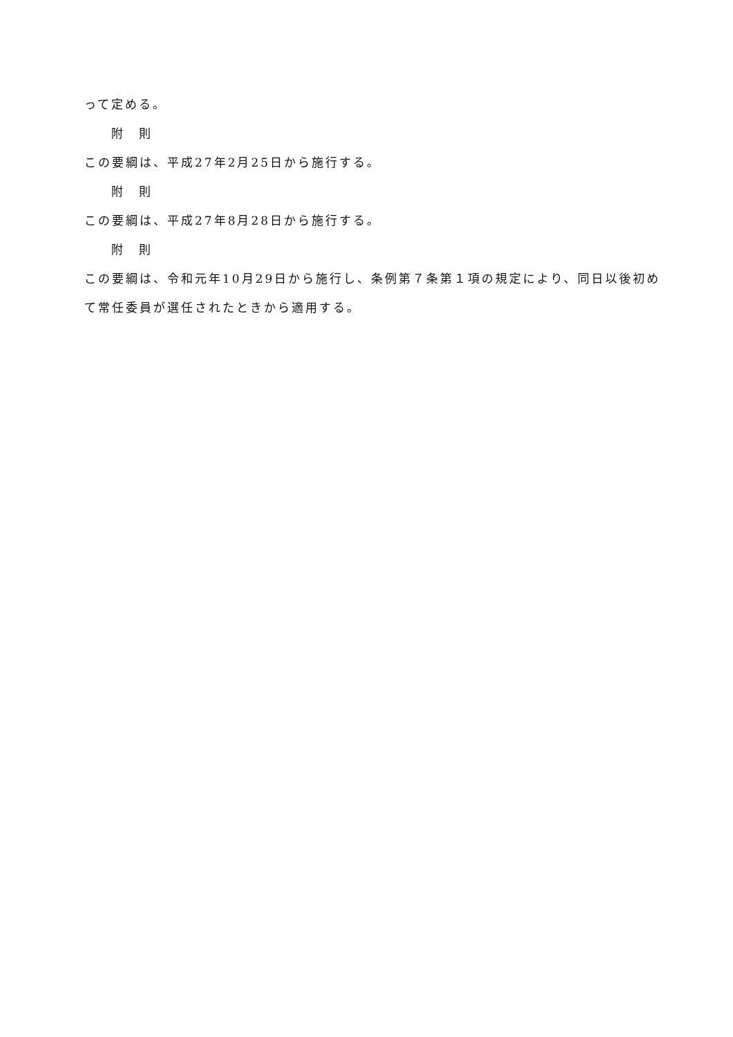って定める。
附　則
この要綱は、平成27年2月25日から施行する。
附　則
この要綱は、平成27年8月28日から施行する。
附　則
この要綱は、令和元年10月29日から施行し、条例第７条第１項の規定により、同日以後初めて常任委員が選任されたときから適用する。